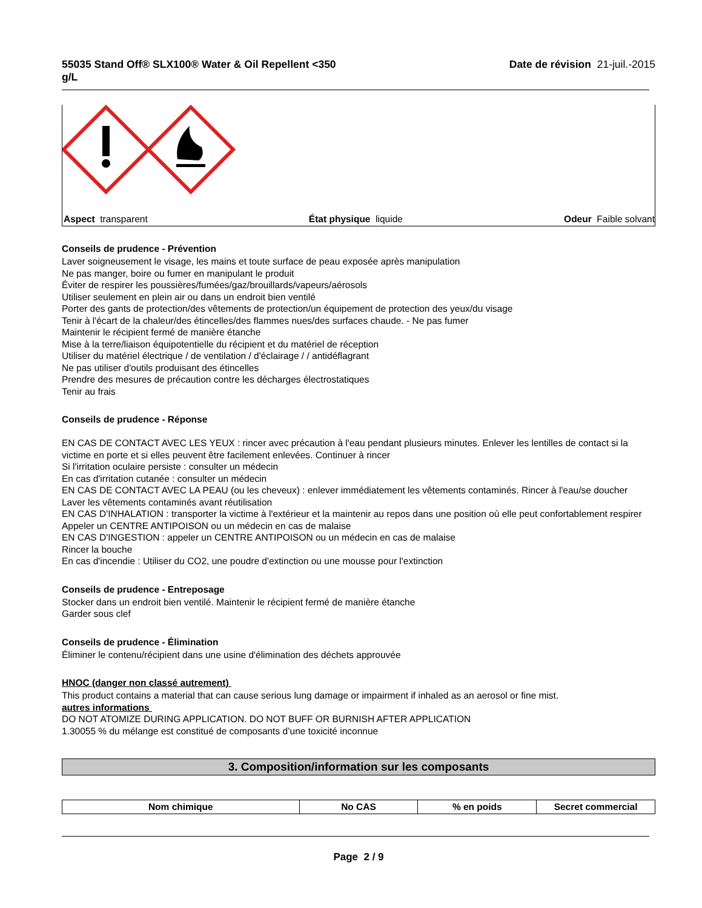55035 Stand Off® SLX100® Water & Oil Repellent <350
g/L Date de révision 21-juil.-2015
Aspect transparent État physique liquide Odeur Faible solvant
Conseils de prudence - Prévention
Laver soigneusement le visage, les mains et toute surface de peau exposée après manipulation
Ne pas manger, boire ou fumer en manipulant le produit
Éviter de respirer les poussières/fumées/gaz/brouillards/vapeurs/aérosols
Utiliser seulement en plein air ou dans un endroit bien ventilé
Porter des gants de protection/des vêtements de protection/un équipement de protection des yeux/du visage
Tenir à l'écart de la chaleur/des étincelles/des flammes nues/des surfaces chaude. - Ne pas fumer
Maintenir le récipient fermé de manière étanche
Mise à la terre/liaison équipotentielle du récipient et du matériel de réception
Utiliser du matériel électrique / de ventilation / d'éclairage / / antidéflagrant
Ne pas utiliser d'outils produisant des étincelles
Prendre des mesures de précaution contre les décharges électrostatiques
Tenir au frais
Conseils de prudence - Réponse
EN CAS DE CONTACT AVEC LES YEUX : rincer avec précaution à l'eau pendant plusieurs minutes. Enlever les lentilles de contact si la victime en porte et si elles peuvent être facilement enlevées. Continuer à rincer
Si l'irritation oculaire persiste : consulter un médecin
En cas d'irritation cutanée : consulter un médecin
EN CAS DE CONTACT AVEC LA PEAU (ou les cheveux) : enlever immédiatement les vêtements contaminés. Rincer à l'eau/se doucher
Laver les vêtements contaminés avant réutilisation
EN CAS D'INHALATION : transporter la victime à l'extérieur et la maintenir au repos dans une position où elle peut confortablement respirer
Appeler un CENTRE ANTIPOISON ou un médecin en cas de malaise
EN CAS D'INGESTION : appeler un CENTRE ANTIPOISON ou un médecin en cas de malaise
Rincer la bouche
En cas d'incendie : Utiliser du CO2, une poudre d'extinction ou une mousse pour l'extinction
Conseils de prudence - Entreposage
Stocker dans un endroit bien ventilé. Maintenir le récipient fermé de manière étanche
Garder sous clef
Conseils de prudence - Élimination
Éliminer le contenu/récipient dans une usine d'élimination des déchets approuvée
HNOC (danger non classé autrement)
This product contains a material that can cause serious lung damage or impairment if inhaled as an aerosol or fine mist.
autres informations
DO NOT ATOMIZE DURING APPLICATION. DO NOT BUFF OR BURNISH AFTER APPLICATION
1.30055 % du mélange est constitué de composants d’une toxicité inconnue
3. Composition/information sur les composants
| Nom chimique | No CAS | % en poids | Secret commercial |
| --- | --- | --- | --- |
Page 2 / 9